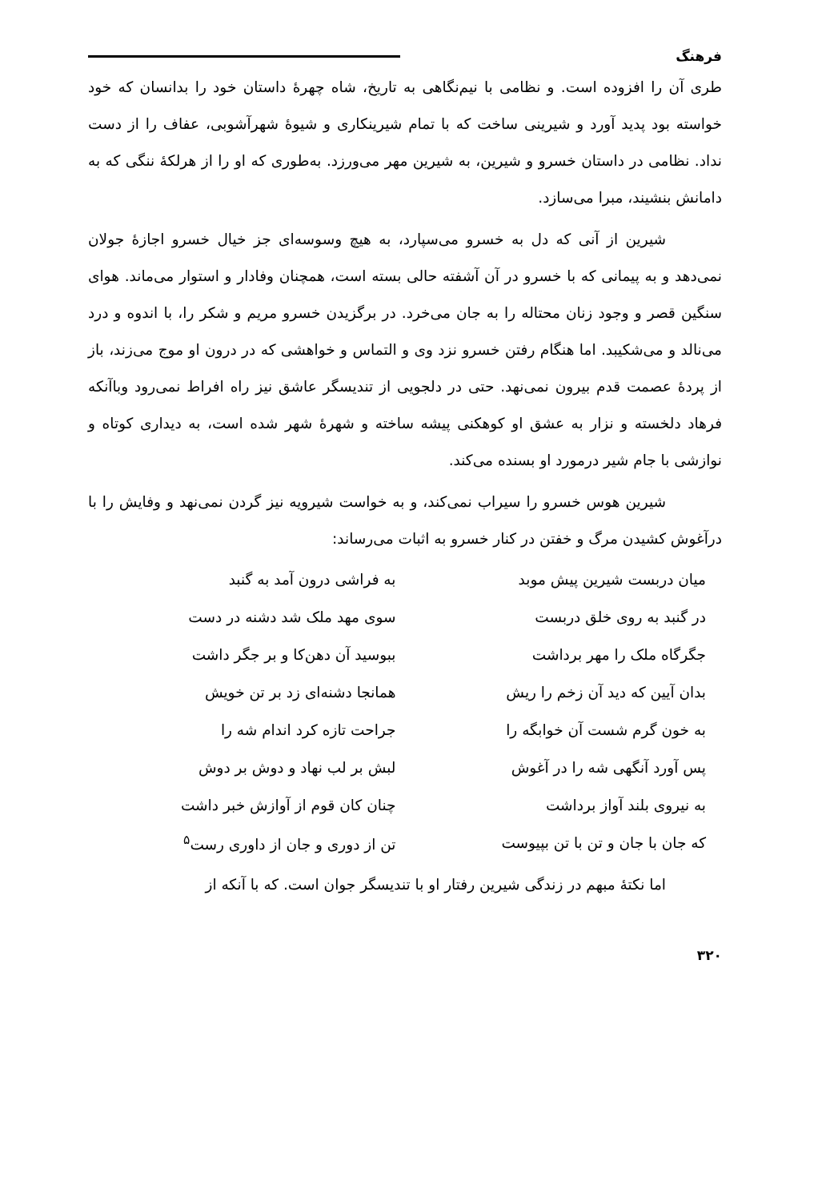فرهنگ
طری آن را افزوده است. و نظامی با نیم‌نگاهی به تاریخ، شاه چهرهٔ داستان خود را بدانسان که خود خواسته بود پدید آورد و شیرینی ساخت که با تمام شیرینکاری و شیوهٔ شهرآشوبی، عفاف را از دست نداد. نظامی در داستان خسرو و شیرین، به شیرین مهر می‌ورزد. به‌طوری که او را از هرلکهٔ ننگی که به دامانش بنشیند، مبرا می‌سازد.
شیرین از آنی که دل به خسرو می‌سپارد، به هیچ وسوسه‌ای جز خیال خسرو اجازهٔ جولان نمی‌دهد و به پیمانی که با خسرو در آن آشفته حالی بسته است، همچنان وفادار و استوار می‌ماند. هوای سنگین قصر و وجود زنان محتاله را به جان می‌خرد. در برگزیدن خسرو مریم و شکر را، با اندوه و درد می‌نالد و می‌شکیبد. اما هنگام رفتن خسرو نزد وی و التماس و خواهشی که در درون او موج می‌زند، باز از پردهٔ عصمت قدم بیرون نمی‌نهد. حتی در دلجویی از تندیسگر عاشق نیز راه افراط نمی‌رود وباآنکه فرهاد دلخسته و نزار به عشق او کوهکنی پیشه ساخته و شهرهٔ شهر شده است، به دیداری کوتاه و نوازشی با جام شیر درمورد او بسنده می‌کند.
شیرین هوس خسرو را سیراب نمی‌کند، و به خواست شیرویه نیز گردن نمی‌نهد و وفایش را با درآغوش کشیدن مرگ و خفتن در کنار خسرو به اثبات می‌رساند:
| میان دربست شیرین پیش موبد | به فراشی درون آمد به گنبد |
| در گنبد به روی خلق دربست | سوی مهد ملک شد دشنه در دست |
| جگرگاه ملک را مهر برداشت | ببوسید آن دهن‌کا و بر جگر داشت |
| بدان آیین که دید آن زخم را ریش | همانجا دشنه‌ای زد بر تن خویش |
| به خون گرم شست آن خوابگه را | جراحت تازه کرد اندام شه را |
| پس آورد آنگهی شه را در آغوش | لبش بر لب نهاد و دوش بر دوش |
| به نیروی بلند آواز برداشت | چنان کان قوم از آوازش خبر داشت |
| که جان با جان و تن با تن بپیوست | تن از دوری و جان از داوری رست<sup>۵</sup> |
اما نکتهٔ مبهم در زندگی شیرین رفتار او با تندیسگر جوان است. که با آنکه از
۳۲۰